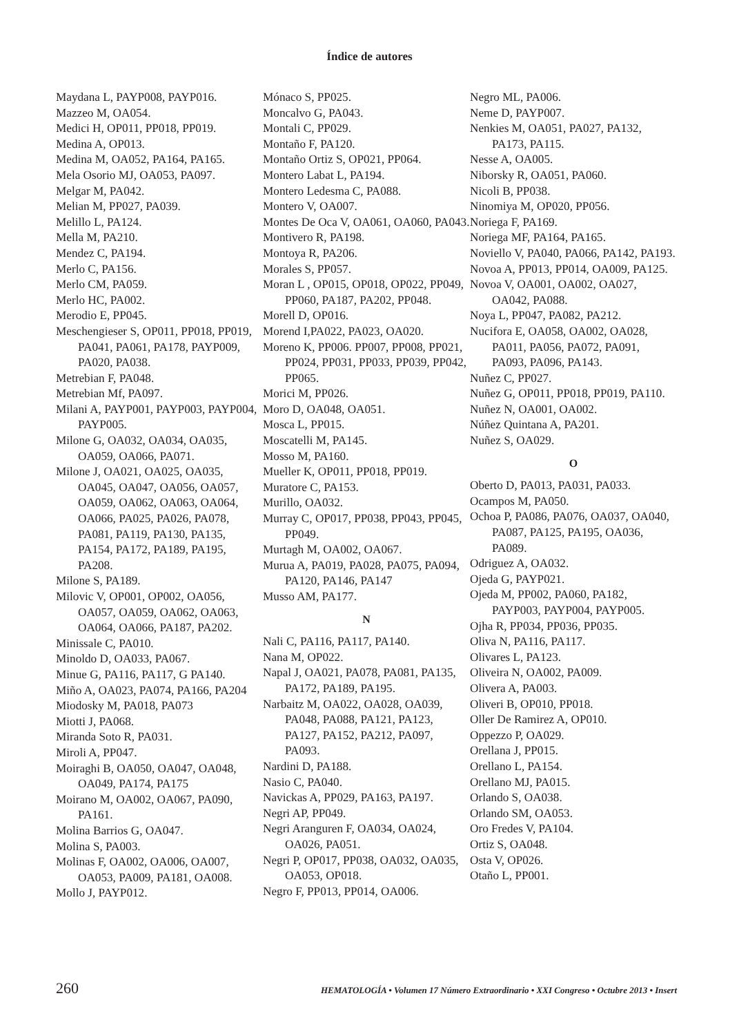Índice de autores
Maydana L, PAYP008, PAYP016.
Mazzeo M, OA054.
Medici H, OP011, PP018, PP019.
Medina A, OP013.
Medina M, OA052, PA164, PA165.
Mela Osorio MJ, OA053, PA097.
Melgar M, PA042.
Melian M, PP027, PA039.
Melillo L, PA124.
Mella M, PA210.
Mendez C, PA194.
Merlo C, PA156.
Merlo CM, PA059.
Merlo HC, PA002.
Merodio E, PP045.
Meschengieser S, OP011, PP018, PP019, PA041, PA061, PA178, PAYP009, PA020, PA038.
Metrebian F, PA048.
Metrebian Mf, PA097.
Milani A, PAYP001, PAYP003, PAYP004, PAYP005.
Milone G, OA032, OA034, OA035, OA059, OA066, PA071.
Milone J, OA021, OA025, OA035, OA045, OA047, OA056, OA057, OA059, OA062, OA063, OA064, OA066, PA025, PA026, PA078, PA081, PA119, PA130, PA135, PA154, PA172, PA189, PA195, PA208.
Milone S, PA189.
Milovic V, OP001, OP002, OA056, OA057, OA059, OA062, OA063, OA064, OA066, PA187, PA202.
Minissale C, PA010.
Minoldo D, OA033, PA067.
Minue G, PA116, PA117, G PA140.
Miño A, OA023, PA074, PA166, PA204
Miodosky M, PA018, PA073
Miotti J, PA068.
Miranda Soto R, PA031.
Miroli A, PP047.
Moiraghi B, OA050, OA047, OA048, OA049, PA174, PA175
Moirano M, OA002, OA067, PA090, PA161.
Molina Barrios G, OA047.
Molina S, PA003.
Molinas F, OA002, OA006, OA007, OA053, PA009, PA181, OA008.
Mollo J, PAYP012.
Mónaco S, PP025.
Moncalvo G, PA043.
Montali C, PP029.
Montaño F, PA120.
Montaño Ortiz S, OP021, PP064.
Montero Labat L, PA194.
Montero Ledesma C, PA088.
Montero V, OA007.
Montes De Oca V, OA061, OA060, PA043.
Montivero R, PA198.
Montoya R, PA206.
Morales S, PP057.
Moran L , OP015, OP018, OP022, PP049, PP060, PA187, PA202, PP048.
Morell D, OP016.
Morend I,PA022, PA023, OA020.
Moreno K, PP006. PP007, PP008, PP021, PP024, PP031, PP033, PP039, PP042, PP065.
Morici M, PP026.
Moro D, OA048, OA051.
Mosca L, PP015.
Moscatelli M, PA145.
Mosso M, PA160.
Mueller K, OP011, PP018, PP019.
Muratore C, PA153.
Murillo, OA032.
Murray C, OP017, PP038, PP043, PP045, PP049.
Murtagh M, OA002, OA067.
Murua A, PA019, PA028, PA075, PA094, PA120, PA146, PA147
Musso AM, PA177.
N
Nali C, PA116, PA117, PA140.
Nana M, OP022.
Napal J, OA021, PA078, PA081, PA135, PA172, PA189, PA195.
Narbaitz M, OA022, OA028, OA039, PA048, PA088, PA121, PA123, PA127, PA152, PA212, PA097, PA093.
Nardini D, PA188.
Nasio C, PA040.
Navickas A, PP029, PA163, PA197.
Negri AP, PP049.
Negri Aranguren F, OA034, OA024, OA026, PA051.
Negri P, OP017, PP038, OA032, OA035, OA053, OP018.
Negro F, PP013, PP014, OA006.
Negro ML, PA006.
Neme D, PAYP007.
Nenkies M, OA051, PA027, PA132, PA173, PA115.
Nesse A, OA005.
Niborsky R, OA051, PA060.
Nicoli B, PP038.
Ninomiya M, OP020, PP056.
Noriega F, PA169.
Noriega MF, PA164, PA165.
Noviello V, PA040, PA066, PA142, PA193.
Novoa A, PP013, PP014, OA009, PA125.
Novoa V, OA001, OA002, OA027, OA042, PA088.
Noya L, PP047, PA082, PA212.
Nucifora E, OA058, OA002, OA028, PA011, PA056, PA072, PA091, PA093, PA096, PA143.
Nuñez C, PP027.
Nuñez G, OP011, PP018, PP019, PA110.
Nuñez N, OA001, OA002.
Núñez Quintana A, PA201.
Nuñez S, OA029.
O
Oberto D, PA013, PA031, PA033.
Ocampos M, PA050.
Ochoa P, PA086, PA076, OA037, OA040, PA087, PA125, PA195, OA036, PA089.
Odriguez A, OA032.
Ojeda G, PAYP021.
Ojeda M, PP002, PA060, PA182, PAYP003, PAYP004, PAYP005.
Ojha R, PP034, PP036, PP035.
Oliva N, PA116, PA117.
Olivares L, PA123.
Oliveira N, OA002, PA009.
Olivera A, PA003.
Oliveri B, OP010, PP018.
Oller De Ramirez A, OP010.
Oppezzo P, OA029.
Orellana J, PP015.
Orellano L, PA154.
Orellano MJ, PA015.
Orlando S, OA038.
Orlando SM, OA053.
Oro Fredes V, PA104.
Ortiz S, OA048.
Osta V, OP026.
Otaño L, PP001.
260 HEMATOLOGÍA • Volumen 17 Número Extraordinario • XXI Congreso • Octubre 2013 • Insert